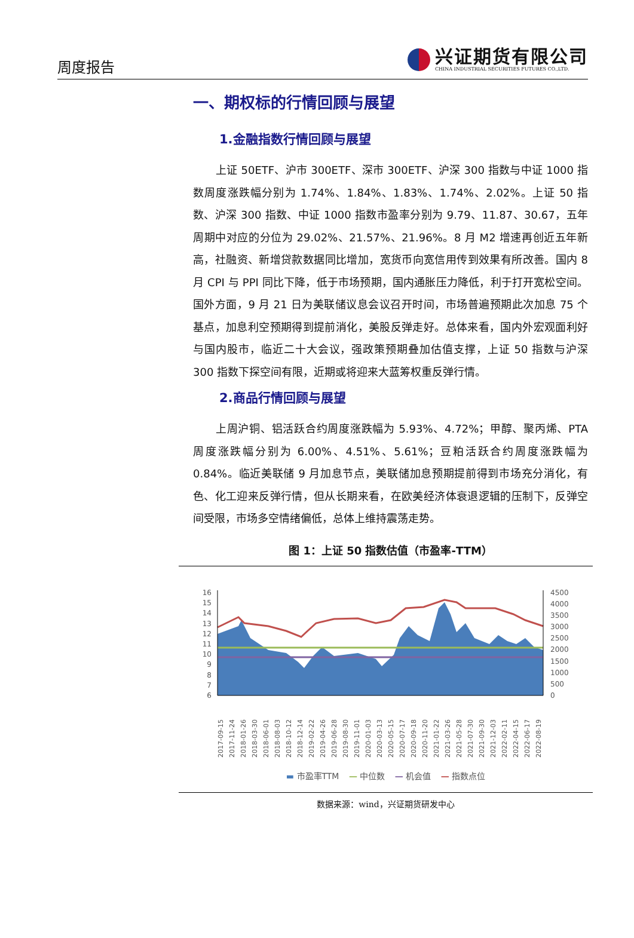周度报告
兴证期货有限公司
CHINA INDUSTRIAL SECURITIES FUTURES CO.,LTD.
一、期权标的行情回顾与展望
1.金融指数行情回顾与展望
上证 50ETF、沪市 300ETF、深市 300ETF、沪深 300 指数与中证 1000 指数周度涨跌幅分别为 1.74%、1.84%、1.83%、1.74%、2.02%。上证 50 指数、沪深 300 指数、中证 1000 指数市盈率分别为 9.79、11.87、30.67，五年周期中对应的分位为 29.02%、21.57%、21.96%。8 月 M2 增速再创近五年新高，社融资、新增贷款数据同比增加，宽货币向宽信用传到效果有所改善。国内 8 月 CPI 与 PPI 同比下降，低于市场预期，国内通胀压力降低，利于打开宽松空间。国外方面，9 月 21 日为美联储议息会议召开时间，市场普遍预期此次加息 75 个基点，加息利空预期得到提前消化，美股反弹走好。总体来看，国内外宏观面利好与国内股市，临近二十大会议，强政策预期叠加估值支撑，上证 50 指数与沪深 300 指数下探空间有限，近期或将迎来大蓝筹权重反弹行情。
2.商品行情回顾与展望
上周沪铜、铝活跃合约周度涨跌幅为 5.93%、4.72%；甲醇、聚丙烯、PTA 周度涨跌幅分别为 6.00%、4.51%、5.61%；豆粕活跃合约周度涨跌幅为 0.84%。临近美联储 9 月加息节点，美联储加息预期提前得到市场充分消化，有色、化工迎来反弹行情，但从长期来看，在欧美经济体衰退逻辑的压制下，反弹空间受限，市场多空情绪偏低，总体上维持震荡走势。
图 1：上证 50 指数估值（市盈率-TTM）
16
15
14
13
12
11
10
9
8
7
6
4500
4000
3500
3000
2500
2000
1500
1000
500
0
2017-09-15
2017-11-24
2018-01-26
2018-03-30
2018-06-01
2018-08-03
2018-10-12
2018-12-14
2019-02-22
2019-04-26
2019-06-28
2019-08-30
2019-11-01
2020-01-03
2020-03-13
2020-05-15
2020-07-17
2020-09-18
2020-11-20
2021-01-22
2021-03-26
2021-05-28
2021-07-30
2021-09-30
2021-12-03
2022-02-11
2022-04-15
2022-06-17
2022-08-19
▬ 市盈率TTM — 中位数 — 机会值 — 指数点位
数据来源：wind，兴证期货研发中心